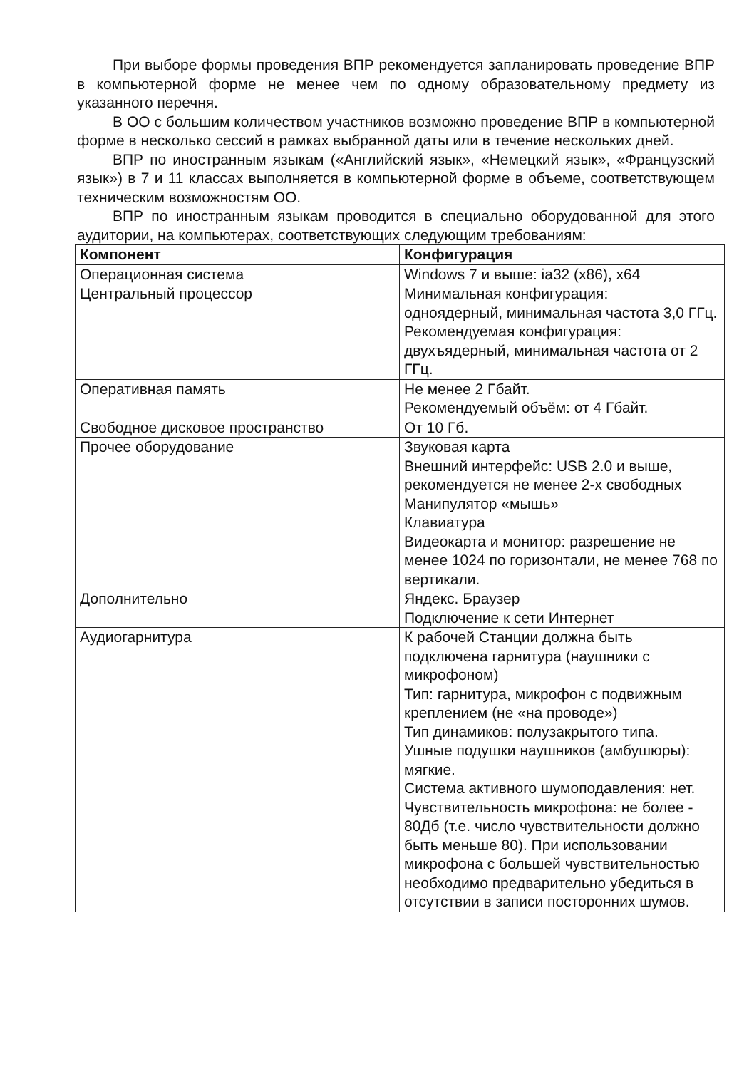При выборе формы проведения ВПР рекомендуется запланировать проведение ВПР в компьютерной форме не менее чем по одному образовательному предмету из указанного перечня.
В ОО с большим количеством участников возможно проведение ВПР в компьютерной форме в несколько сессий в рамках выбранной даты или в течение нескольких дней.
ВПР по иностранным языкам («Английский язык», «Немецкий язык», «Французский язык») в 7 и 11 классах выполняется в компьютерной форме в объеме, соответствующем техническим возможностям ОО.
ВПР по иностранным языкам проводится в специально оборудованной для этого аудитории, на компьютерах, соответствующих следующим требованиям:
| Компонент | Конфигурация |
| --- | --- |
| Операционная система | Windows 7 и выше: ia32 (x86), x64 |
| Центральный процессор | Минимальная конфигурация: одноядерный, минимальная частота 3,0 ГГц. Рекомендуемая конфигурация: двухъядерный, минимальная частота от 2 ГГц. |
| Оперативная память | Не менее 2 Гбайт. Рекомендуемый объём: от 4 Гбайт. |
| Свободное дисковое пространство | От 10 Гб. |
| Прочее оборудование | Звуковая карта Внешний интерфейс: USB 2.0 и выше, рекомендуется не менее 2-х свободных Манипулятор «мышь» Клавиатура Видеокарта и монитор: разрешение не менее 1024 по горизонтали, не менее 768 по вертикали. |
| Дополнительно | Яндекс. Браузер Подключение к сети Интернет |
| Аудиогарнитура | К рабочей Станции должна быть подключена гарнитура (наушники с микрофоном) Тип: гарнитура, микрофон с подвижным креплением (не «на проводе») Тип динамиков: полузакрытого типа. Ушные подушки наушников (амбушюры): мягкие. Система активного шумоподавления: нет. Чувствительность микрофона: не более - 80Дб (т.е. число чувствительности должно быть меньше 80). При использовании микрофона с большей чувствительностью необходимо предварительно убедиться в отсутствии в записи посторонних шумов. |